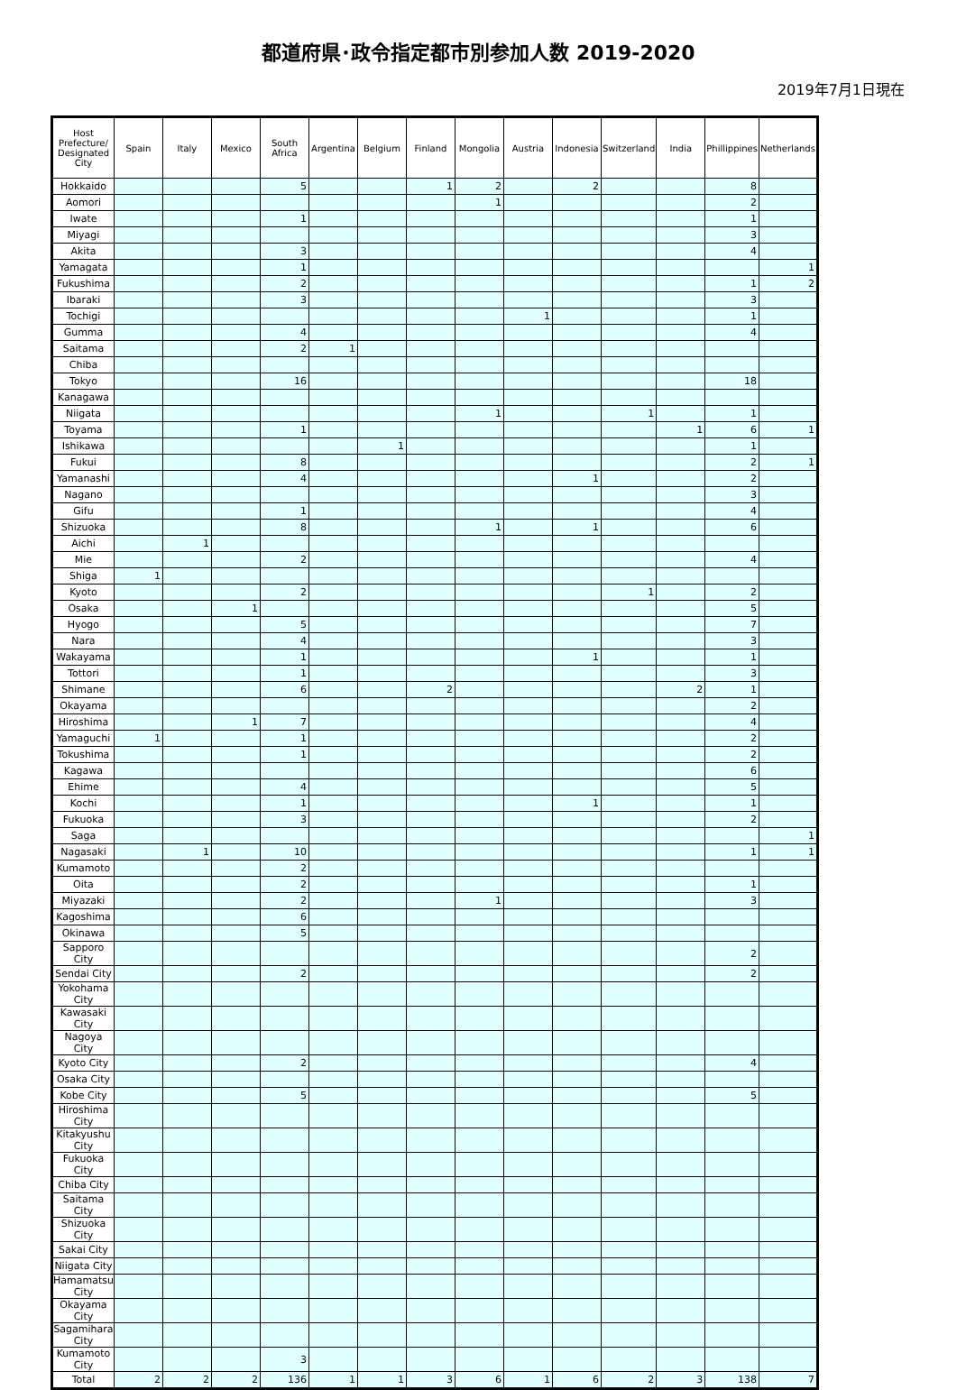都道府県･政令指定都市別参加人数 2019-2020
2019年7月1日現在
| Host Prefecture/ Designated City | Spain | Italy | Mexico | South Africa | Argentina | Belgium | Finland | Mongolia | Austria | Indonesia | Switzerland | India | Phillippines | Netherlands |
| --- | --- | --- | --- | --- | --- | --- | --- | --- | --- | --- | --- | --- | --- | --- |
| Hokkaido | | | | 5 | | | 1 | 2 | | 2 | | | 8 | |
| Aomori | | | | | | | | 1 | | | | | 2 | |
| Iwate | | | | 1 | | | | | | | | | 1 | |
| Miyagi | | | | | | | | | | | | | 3 | |
| Akita | | | | 3 | | | | | | | | | 4 | |
| Yamagata | | | | 1 | | | | | | | | | | 1 |
| Fukushima | | | | 2 | | | | | | | | | 1 | 2 |
| Ibaraki | | | | 3 | | | | | | | | | 3 | |
| Tochigi | | | | | | | | | 1 | | | | 1 | |
| Gumma | | | | 4 | | | | | | | | | 4 | |
| Saitama | | | | 2 | 1 | | | | | | | | | |
| Chiba | | | | | | | | | | | | | | |
| Tokyo | | | | 16 | | | | | | | | | 18 | |
| Kanagawa | | | | | | | | | | | | | | |
| Niigata | | | | | | | | 1 | | | 1 | | 1 | |
| Toyama | | | | 1 | | | | | | | | 1 | 6 | 1 |
| Ishikawa | | | | | | 1 | | | | | | | 1 | |
| Fukui | | | | 8 | | | | | | | | | 2 | 1 |
| Yamanashi | | | | 4 | | | | | | 1 | | | 2 | |
| Nagano | | | | | | | | | | | | | 3 | |
| Gifu | | | | 1 | | | | | | | | | 4 | |
| Shizuoka | | | | 8 | | | | 1 | | 1 | | | 6 | |
| Aichi | | 1 | | | | | | | | | | | | |
| Mie | | | | 2 | | | | | | | | | 4 | |
| Shiga | 1 | | | | | | | | | | | | | |
| Kyoto | | | | 2 | | | | | | | 1 | | 2 | |
| Osaka | | | 1 | | | | | | | | | | 5 | |
| Hyogo | | | | 5 | | | | | | | | | 7 | |
| Nara | | | | 4 | | | | | | | | | 3 | |
| Wakayama | | | | 1 | | | | | | 1 | | | 1 | |
| Tottori | | | | 1 | | | | | | | | | 3 | |
| Shimane | | | | 6 | | | 2 | | | | | 2 | 1 | |
| Okayama | | | | | | | | | | | | | 2 | |
| Hiroshima | | | 1 | 7 | | | | | | | | | 4 | |
| Yamaguchi | 1 | | | 1 | | | | | | | | | 2 | |
| Tokushima | | | | 1 | | | | | | | | | 2 | |
| Kagawa | | | | | | | | | | | | | 6 | |
| Ehime | | | | 4 | | | | | | | | | 5 | |
| Kochi | | | | 1 | | | | | | 1 | | | 1 | |
| Fukuoka | | | | 3 | | | | | | | | | 2 | |
| Saga | | | | | | | | | | | | | | 1 |
| Nagasaki | | 1 | | 10 | | | | | | | | | 1 | 1 |
| Kumamoto | | | | 2 | | | | | | | | | | |
| Oita | | | | 2 | | | | | | | | | 1 | |
| Miyazaki | | | | 2 | | | | 1 | | | | | 3 | |
| Kagoshima | | | | 6 | | | | | | | | | | |
| Okinawa | | | | 5 | | | | | | | | | | |
| Sapporo City | | | | | | | | | | | | | 2 | |
| Sendai City | | | | 2 | | | | | | | | | 2 | |
| Yokohama City | | | | | | | | | | | | | | |
| Kawasaki City | | | | | | | | | | | | | | |
| Nagoya City | | | | | | | | | | | | | | |
| Kyoto City | | | | 2 | | | | | | | | | 4 | |
| Osaka City | | | | | | | | | | | | | | |
| Kobe City | | | | 5 | | | | | | | | | 5 | |
| Hiroshima City | | | | | | | | | | | | | | |
| Kitakyushu City | | | | | | | | | | | | | | |
| Fukuoka City | | | | | | | | | | | | | | |
| Chiba City | | | | | | | | | | | | | | |
| Saitama City | | | | | | | | | | | | | | |
| Shizuoka City | | | | | | | | | | | | | | |
| Sakai City | | | | | | | | | | | | | | |
| Niigata City | | | | | | | | | | | | | | |
| Hamamatsu City | | | | | | | | | | | | | | |
| Okayama City | | | | | | | | | | | | | | |
| Sagamihara City | | | | | | | | | | | | | | |
| Kumamoto City | | | | 3 | | | | | | | | | | |
| Total | 2 | 2 | 2 | 136 | 1 | 1 | 3 | 6 | 1 | 6 | 2 | 3 | 138 | 7 |